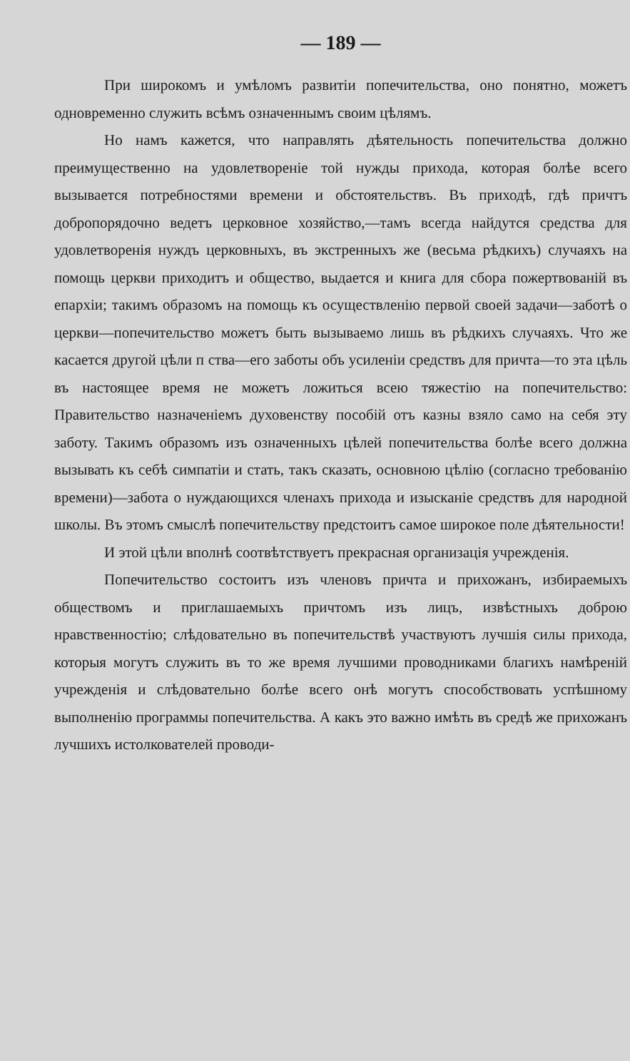— 189 —
При широкомъ и умѣломъ развитіи попечительства, оно понятно, можетъ одновременно служить всѣмъ означеннымъ своим цѣлямъ.
Но намъ кажется, что направлять дѣятельность попечительства должно преимущественно на удовлетвореніе той нужды прихода, которая болѣе всего вызывается потребностями времени и обстоятельствъ. Въ приходѣ, гдѣ причтъ добропорядочно ведетъ церковное хозяйство,—тамъ всегда найдутся средства для удовлетворенія нуждъ церковныхъ, въ экстренныхъ же (весьма рѣдкихъ) случаяхъ на помощь церкви приходитъ и общество, выдается и книга для сбора пожертвованій въ епархіи; такимъ образомъ на помощь къ осуществленію первой своей задачи—заботѣ о церкви—попечительство можетъ быть вызываемо лишь въ рѣдкихъ случаяхъ. Что же касается другой цѣли п ства—его заботы объ усиленіи средствъ для причта—то эта цѣль въ настоящее время не можетъ ложиться всею тяжестію на попечительство: Правительство назначеніемъ духовенству пособій отъ казны взяло само на себя эту заботу. Такимъ образомъ изъ означенныхъ цѣлей попечительства болѣе всего должна вызывать къ себѣ симпатіи и стать, такъ сказать, основною цѣлію (согласно требованію времени)—забота о нуждающихся членахъ прихода и изысканіе средствъ для народной школы. Въ этомъ смыслѣ попечительству предстоитъ самое широкое поле дѣятельности!
И этой цѣли вполнѣ соотвѣтствуетъ прекрасная организація учрежденія.
Попечительство состоитъ изъ членовъ причта и прихожанъ, избираемыхъ обществомъ и приглашаемыхъ причтомъ изъ лицъ, извѣстныхъ доброю нравственностію; слѣдовательно въ попечительствѣ участвуютъ лучшія силы прихода, которыя могутъ служить въ то же время лучшими проводниками благихъ намѣреній учрежденія и слѣдовательно болѣе всего онѣ могутъ способствовать успѣшному выполненію программы попечительства. А какъ это важно имѣть въ средѣ же прихожанъ лучшихъ истолкователей проводи-